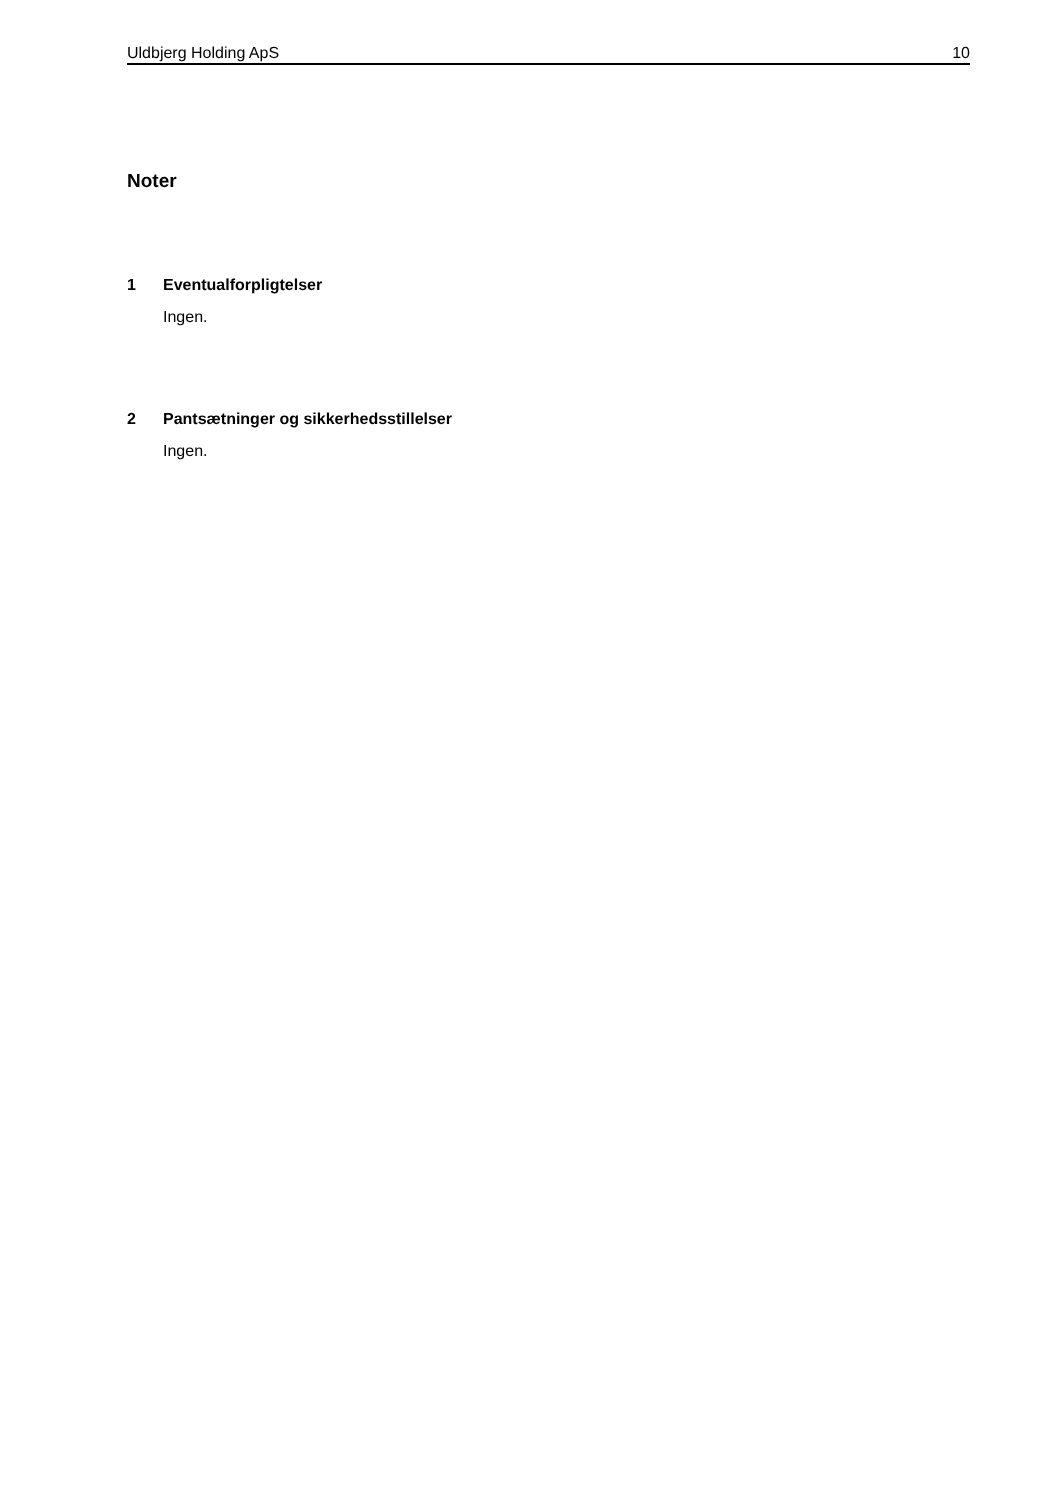Uldbjerg Holding ApS 10
Noter
1 Eventualforpligtelser
Ingen.
2 Pantsætninger og sikkerhedsstillelser
Ingen.